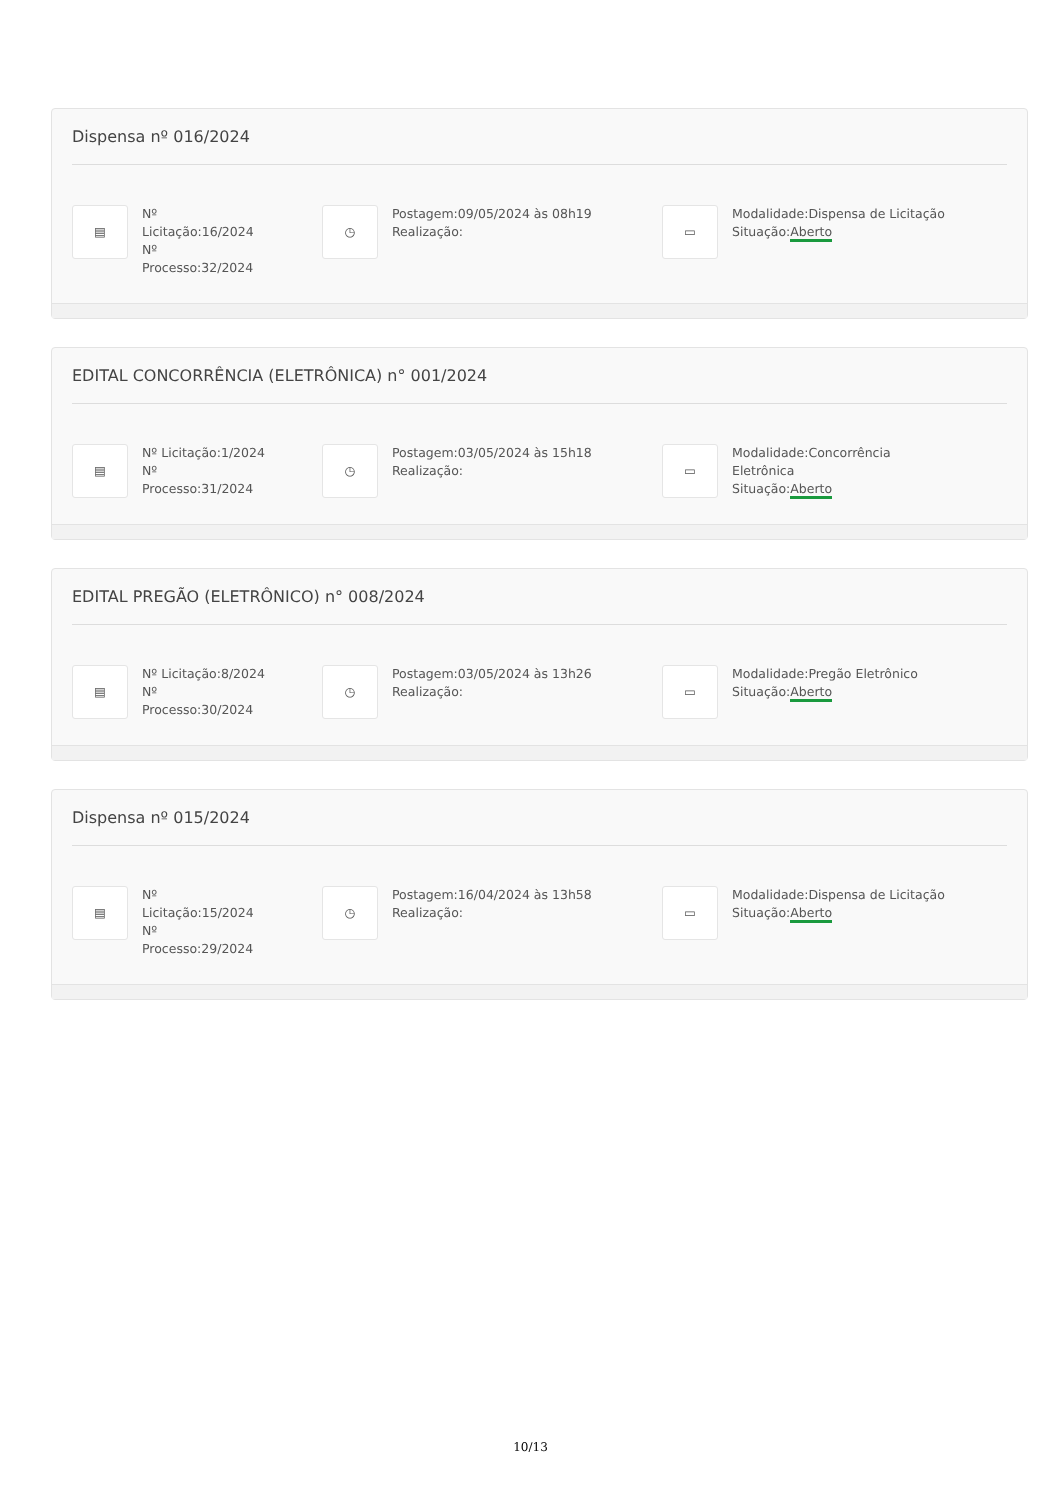Dispensa nº 016/2024
▤
Nº Licitação:16/2024
Nº Processo:32/2024
◷
Postagem:09/05/2024 às 08h19
Realização:
▭
Modalidade:Dispensa de Licitação
Situação:Aberto
EDITAL CONCORRÊNCIA (ELETRÔNICA) n° 001/2024
▤
Nº Licitação:1/2024
Nº Processo:31/2024
◷
Postagem:03/05/2024 às 15h18
Realização:
▭
Modalidade:Concorrência
Eletrônica
Situação:Aberto
EDITAL PREGÃO (ELETRÔNICO) n° 008/2024
▤
Nº Licitação:8/2024
Nº Processo:30/2024
◷
Postagem:03/05/2024 às 13h26
Realização:
▭
Modalidade:Pregão Eletrônico
Situação:Aberto
Dispensa nº 015/2024
▤
Nº Licitação:15/2024
Nº Processo:29/2024
◷
Postagem:16/04/2024 às 13h58
Realização:
▭
Modalidade:Dispensa de Licitação
Situação:Aberto
10/13